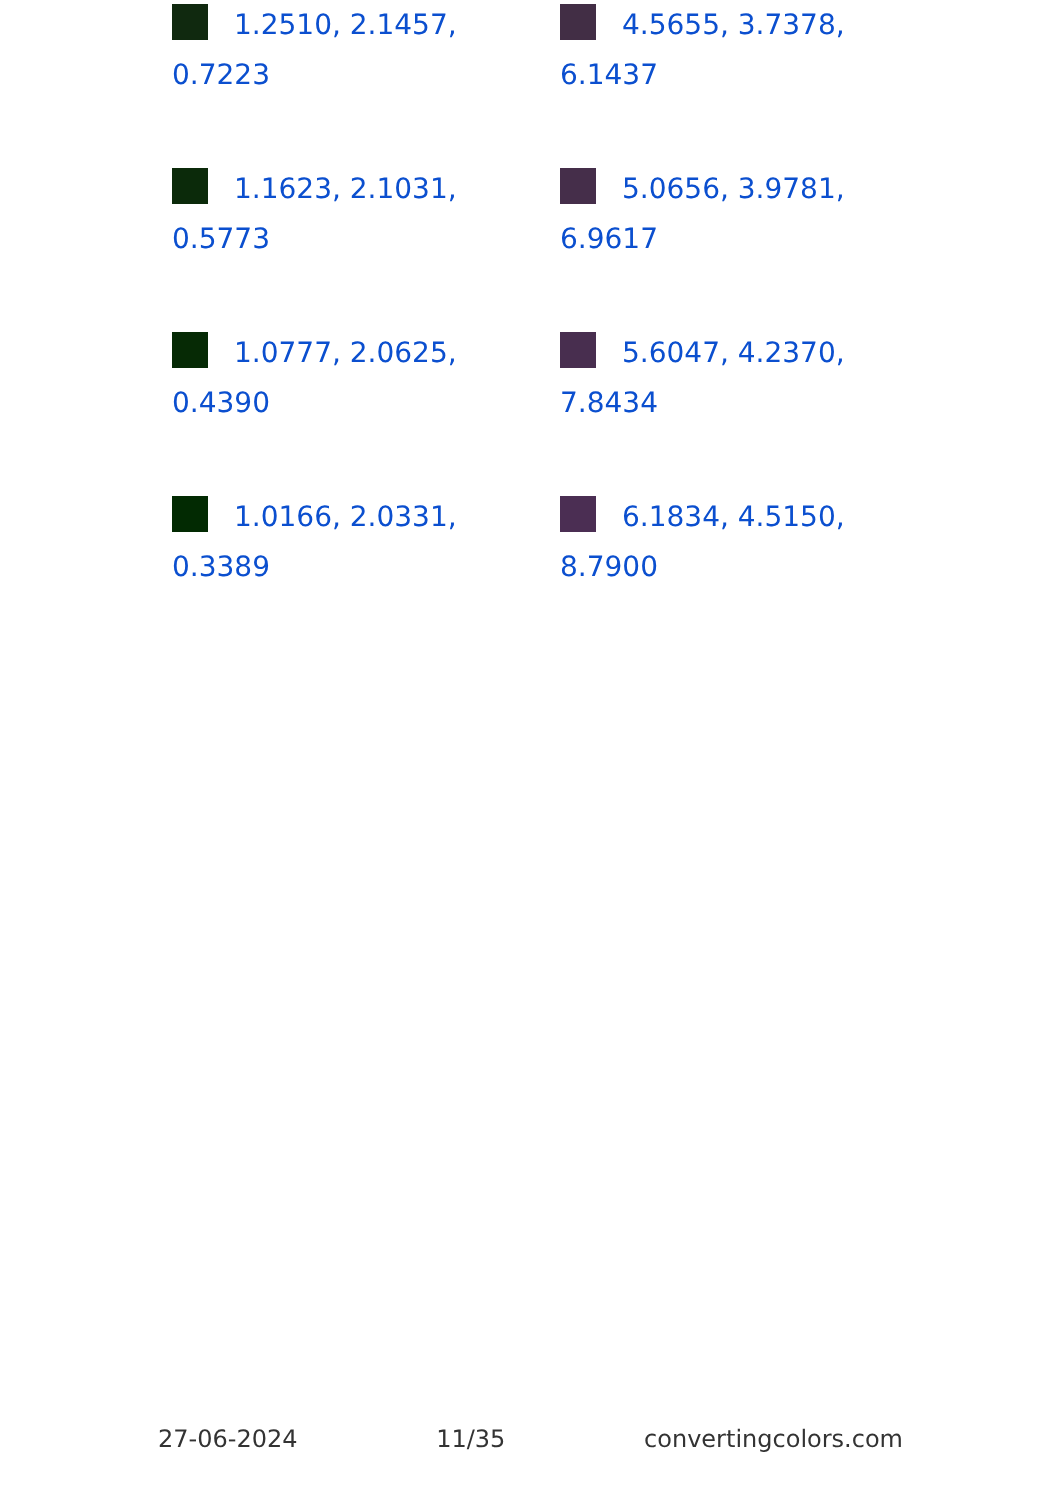1.2510, 2.1457, 0.7223
4.5655, 3.7378, 6.1437
1.1623, 2.1031, 0.5773
5.0656, 3.9781, 6.9617
1.0777, 2.0625, 0.4390
5.6047, 4.2370, 7.8434
1.0166, 2.0331, 0.3389
6.1834, 4.5150, 8.7900
27-06-2024 11/35 convertingcolors.com